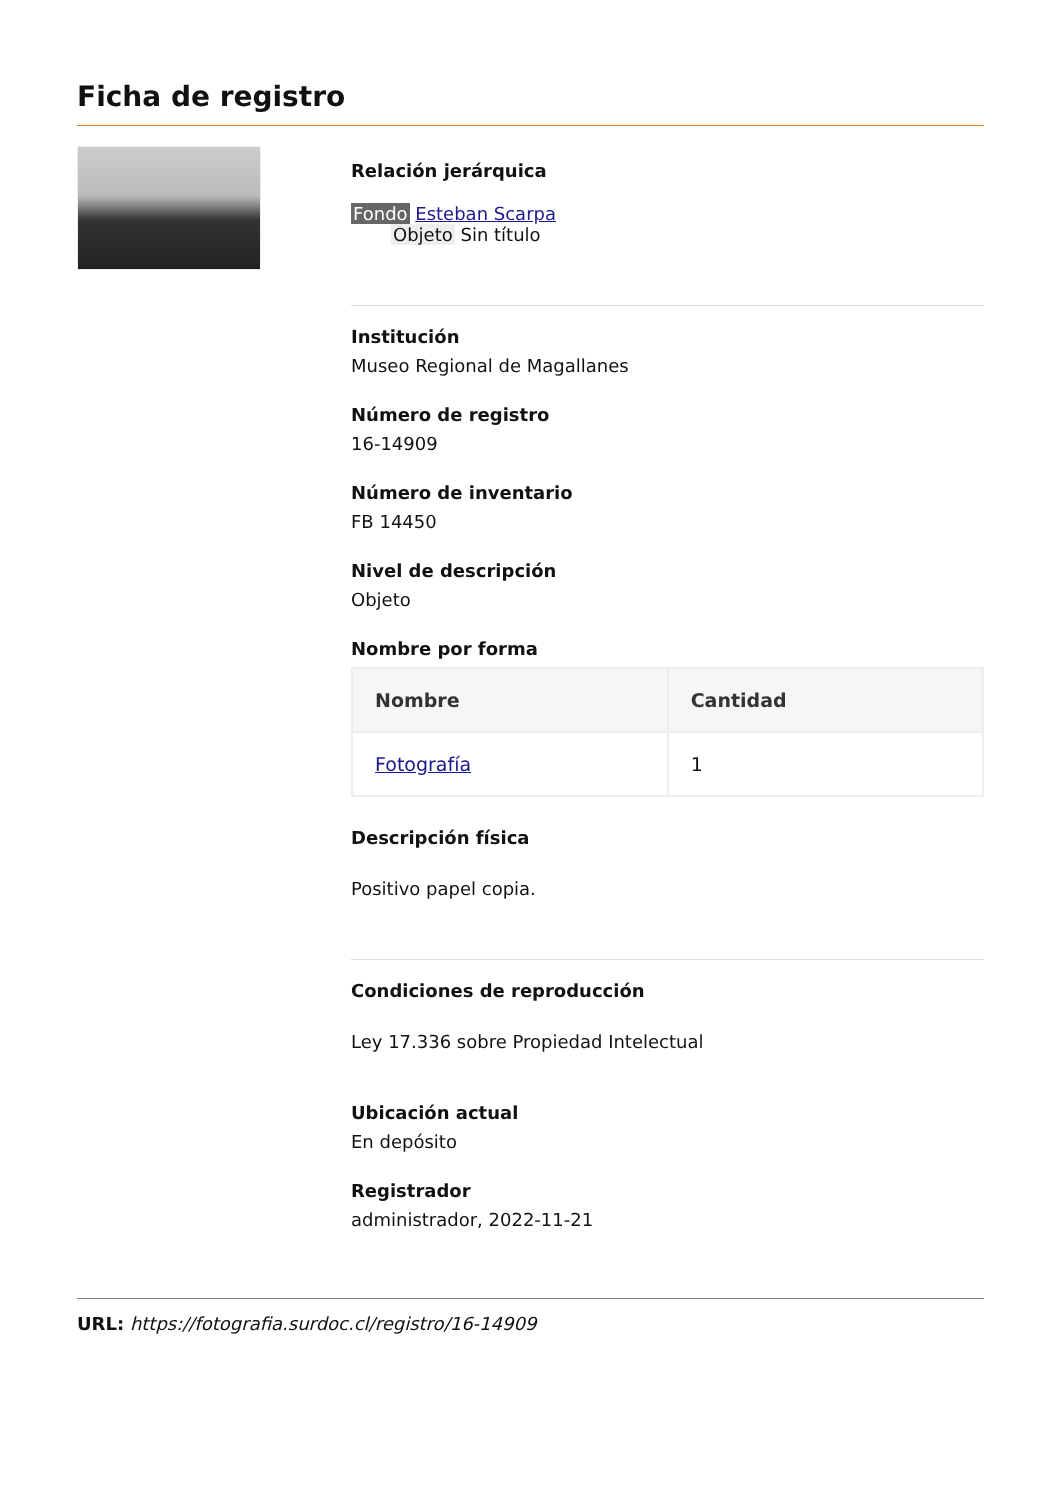Ficha de registro
Relación jerárquica
Fondo Esteban Scarpa
Objeto Sin título
Institución
Museo Regional de Magallanes
Número de registro
16-14909
Número de inventario
FB 14450
Nivel de descripción
Objeto
Nombre por forma
| Nombre | Cantidad |
| --- | --- |
| Fotografía | 1 |
Descripción física
Positivo papel copia.
Condiciones de reproducción
Ley 17.336 sobre Propiedad Intelectual
Ubicación actual
En depósito
Registrador
administrador, 2022-11-21
URL: https://fotografia.surdoc.cl/registro/16-14909